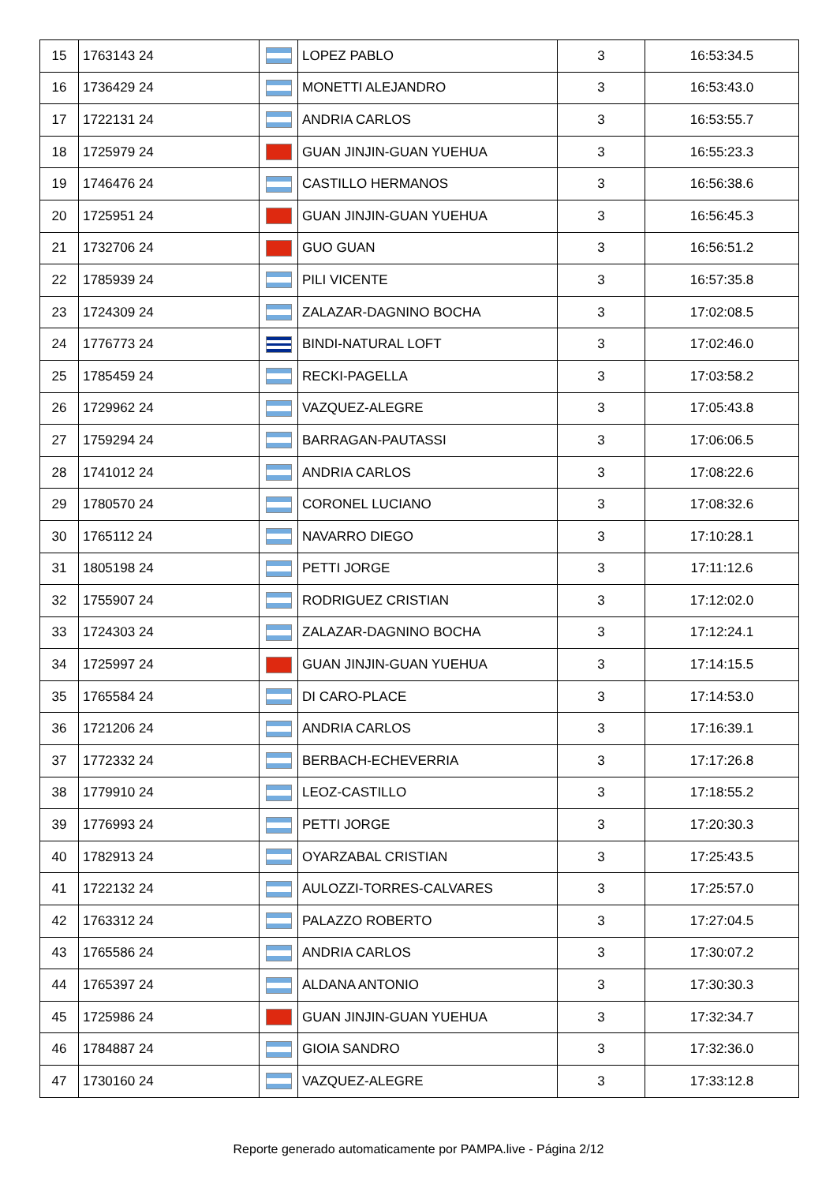| 15 | 1763143 24 | | LOPEZ PABLO | 3 | 16:53:34.5 |
| 16 | 1736429 24 | | MONETTI ALEJANDRO | 3 | 16:53:43.0 |
| 17 | 1722131 24 | | ANDRIA CARLOS | 3 | 16:53:55.7 |
| 18 | 1725979 24 | | GUAN JINJIN-GUAN YUEHUA | 3 | 16:55:23.3 |
| 19 | 1746476 24 | | CASTILLO HERMANOS | 3 | 16:56:38.6 |
| 20 | 1725951 24 | | GUAN JINJIN-GUAN YUEHUA | 3 | 16:56:45.3 |
| 21 | 1732706 24 | | GUO GUAN | 3 | 16:56:51.2 |
| 22 | 1785939 24 | | PILI VICENTE | 3 | 16:57:35.8 |
| 23 | 1724309 24 | | ZALAZAR-DAGNINO BOCHA | 3 | 17:02:08.5 |
| 24 | 1776773 24 | | BINDI-NATURAL LOFT | 3 | 17:02:46.0 |
| 25 | 1785459 24 | | RECKI-PAGELLA | 3 | 17:03:58.2 |
| 26 | 1729962 24 | | VAZQUEZ-ALEGRE | 3 | 17:05:43.8 |
| 27 | 1759294 24 | | BARRAGAN-PAUTASSI | 3 | 17:06:06.5 |
| 28 | 1741012 24 | | ANDRIA CARLOS | 3 | 17:08:22.6 |
| 29 | 1780570 24 | | CORONEL LUCIANO | 3 | 17:08:32.6 |
| 30 | 1765112 24 | | NAVARRO DIEGO | 3 | 17:10:28.1 |
| 31 | 1805198 24 | | PETTI JORGE | 3 | 17:11:12.6 |
| 32 | 1755907 24 | | RODRIGUEZ CRISTIAN | 3 | 17:12:02.0 |
| 33 | 1724303 24 | | ZALAZAR-DAGNINO BOCHA | 3 | 17:12:24.1 |
| 34 | 1725997 24 | | GUAN JINJIN-GUAN YUEHUA | 3 | 17:14:15.5 |
| 35 | 1765584 24 | | DI CARO-PLACE | 3 | 17:14:53.0 |
| 36 | 1721206 24 | | ANDRIA CARLOS | 3 | 17:16:39.1 |
| 37 | 1772332 24 | | BERBACH-ECHEVERRIA | 3 | 17:17:26.8 |
| 38 | 1779910 24 | | LEOZ-CASTILLO | 3 | 17:18:55.2 |
| 39 | 1776993 24 | | PETTI JORGE | 3 | 17:20:30.3 |
| 40 | 1782913 24 | | OYARZABAL CRISTIAN | 3 | 17:25:43.5 |
| 41 | 1722132 24 | | AULOZZI-TORRES-CALVARES | 3 | 17:25:57.0 |
| 42 | 1763312 24 | | PALAZZO ROBERTO | 3 | 17:27:04.5 |
| 43 | 1765586 24 | | ANDRIA CARLOS | 3 | 17:30:07.2 |
| 44 | 1765397 24 | | ALDANA ANTONIO | 3 | 17:30:30.3 |
| 45 | 1725986 24 | | GUAN JINJIN-GUAN YUEHUA | 3 | 17:32:34.7 |
| 46 | 1784887 24 | | GIOIA SANDRO | 3 | 17:32:36.0 |
| 47 | 1730160 24 | | VAZQUEZ-ALEGRE | 3 | 17:33:12.8 |
Reporte generado automaticamente por PAMPA.live - Página 2/12